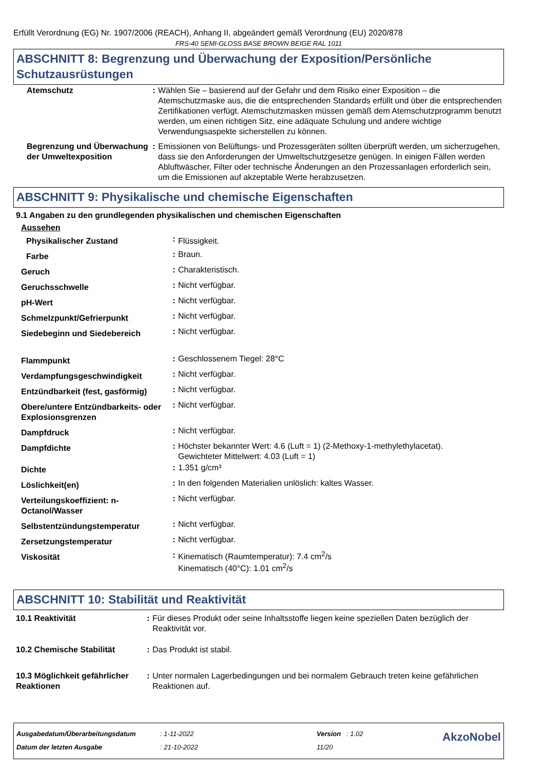Erfüllt Verordnung (EG) Nr. 1907/2006 (REACH), Anhang II, abgeändert gemäß Verordnung (EU) 2020/878
FRS-40 SEMI-GLOSS BASE BROWN BEIGE RAL 1011
ABSCHNITT 8: Begrenzung und Überwachung der Exposition/Persönliche Schutzausrüstungen
| Atemschutz | : | Wählen Sie – basierend auf der Gefahr und dem Risiko einer Exposition – die Atemschutzmaske aus, die die entsprechenden Standards erfüllt und über die entsprechenden Zertifikationen verfügt. Atemschutzmasken müssen gemäß dem Atemschutzprogramm benutzt werden, um einen richtigen Sitz, eine adäquate Schulung und andere wichtige Verwendungsaspekte sicherstellen zu können. |
| Begrenzung und Überwachung der Umweltexposition | : | Emissionen von Belüftungs- und Prozessgeräten sollten überprüft werden, um sicherzugehen, dass sie den Anforderungen der Umweltschutzgesetze genügen. In einigen Fällen werden Abluftwäscher, Filter oder technische Änderungen an den Prozessanlagen erforderlich sein, um die Emissionen auf akzeptable Werte herabzusetzen. |
ABSCHNITT 9: Physikalische und chemische Eigenschaften
9.1 Angaben zu den grundlegenden physikalischen und chemischen Eigenschaften
| Aussehen | | |
| Physikalischer Zustand | : | Flüssigkeit. |
| Farbe | : | Braun. |
| Geruch | : | Charakteristisch. |
| Geruchsschwelle | : | Nicht verfügbar. |
| pH-Wert | : | Nicht verfügbar. |
| Schmelzpunkt/Gefrierpunkt | : | Nicht verfügbar. |
| Siedebeginn und Siedebereich | : | Nicht verfügbar. |
| Flammpunkt | : | Geschlossenem Tiegel: 28°C |
| Verdampfungsgeschwindigkeit | : | Nicht verfügbar. |
| Entzündbarkeit (fest, gasförmig) | : | Nicht verfügbar. |
| Obere/untere Entzündbarkeits- oder Explosionsgrenzen | : | Nicht verfügbar. |
| Dampfdruck | : | Nicht verfügbar. |
| Dampfdichte | : | Höchster bekannter Wert: 4.6 (Luft = 1) (2-Methoxy-1-methylethylacetat). Gewichteter Mittelwert: 4.03 (Luft = 1) |
| Dichte | : | 1.351 g/cm³ |
| Löslichkeit(en) | : | In den folgenden Materialien unlöslich: kaltes Wasser. |
| Verteilungskoeffizient: n-Octanol/Wasser | : | Nicht verfügbar. |
| Selbstentzündungstemperatur | : | Nicht verfügbar. |
| Zersetzungstemperatur | : | Nicht verfügbar. |
| Viskosität | : | Kinematisch (Raumtemperatur): 7.4 cm<sup>2</sup>/s Kinematisch (40°C): 1.01 cm<sup>2</sup>/s |
ABSCHNITT 10: Stabilität und Reaktivität
| 10.1 Reaktivität | : | Für dieses Produkt oder seine Inhaltsstoffe liegen keine speziellen Daten bezüglich der Reaktivität vor. |
| 10.2 Chemische Stabilität | : | Das Produkt ist stabil. |
| 10.3 Möglichkeit gefährlicher Reaktionen | : | Unter normalen Lagerbedingungen und bei normalem Gebrauch treten keine gefährlichen Reaktionen auf. |
| Ausgabedatum/Überarbeitungsdatum | : 1-11-2022 | Version : 1.02 | AkzoNobel |
| Datum der letzten Ausgabe | : 21-10-2022 | 11/20 | |